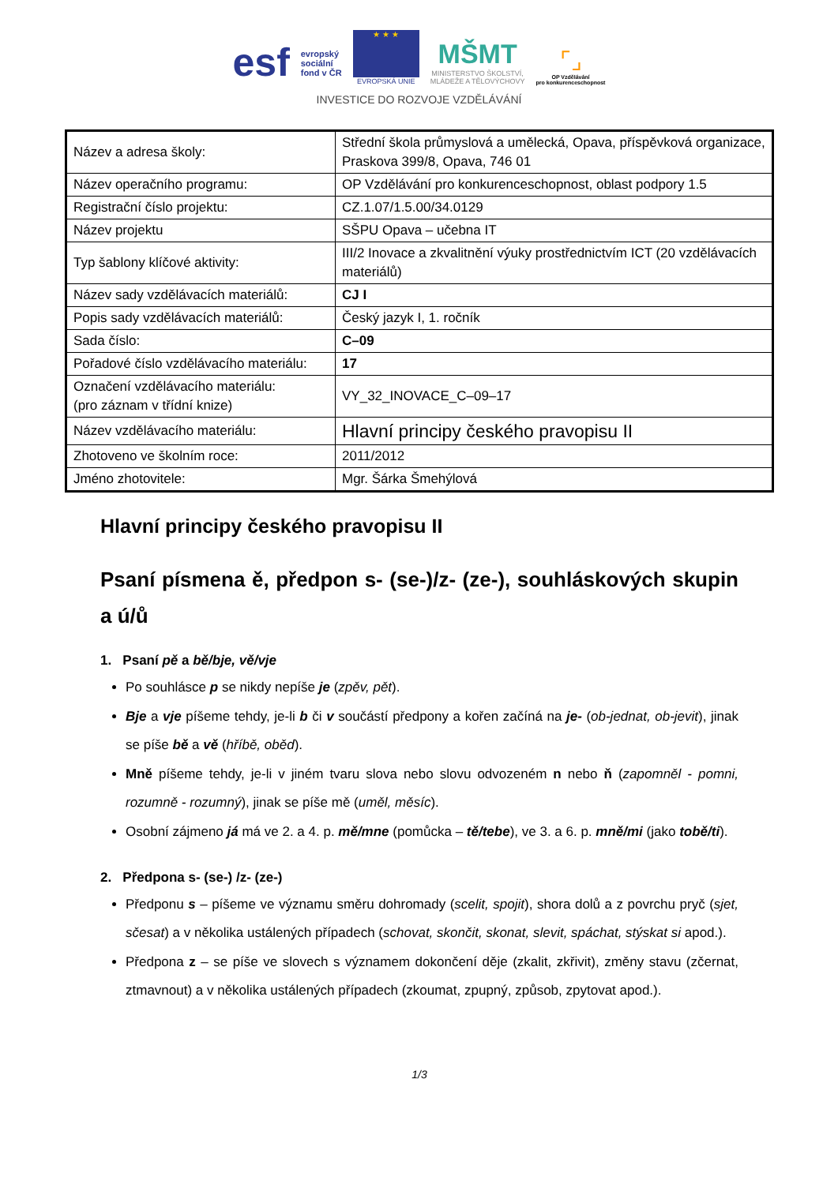esf evropský
sociální
fond v ČR
★ ★ ★
EVROPSKÁ UNIE
MŠMT
MINISTERSTVO ŠKOLSTVÍ,
MLÁDEŽE A TĚLOVÝCHOVY
⌜⌟
OP Vzdělávání
pro konkurenceschopnost
INVESTICE DO ROZVOJE VZDĚLÁVÁNÍ
| Název a adresa školy: | Střední škola průmyslová a umělecká, Opava, příspěvková organizace, Praskova 399/8, Opava, 746 01 |
| Název operačního programu: | OP Vzdělávání pro konkurenceschopnost, oblast podpory 1.5 |
| Registrační číslo projektu: | CZ.1.07/1.5.00/34.0129 |
| Název projektu | SŠPU Opava – učebna IT |
| Typ šablony klíčové aktivity: | III/2 Inovace a zkvalitnění výuky prostřednictvím ICT (20 vzdělávacích materiálů) |
| Název sady vzdělávacích materiálů: | CJ I |
| Popis sady vzdělávacích materiálů: | Český jazyk I, 1. ročník |
| Sada číslo: | C–09 |
| Pořadové číslo vzdělávacího materiálu: | 17 |
| Označení vzdělávacího materiálu: (pro záznam v třídní knize) | VY_32_INOVACE_C–09–17 |
| Název vzdělávacího materiálu: | Hlavní principy českého pravopisu II |
| Zhotoveno ve školním roce: | 2011/2012 |
| Jméno zhotovitele: | Mgr. Šárka Šmehýlová |
Hlavní principy českého pravopisu II
Psaní písmena ě, předpon s- (se-)/z- (ze-), souhláskových skupin a ú/ů
1. Psaní pě a bě/bje, vě/vje
Po souhlásce p se nikdy nepíše je (zpěv, pět).
Bje a vje píšeme tehdy, je-li b či v součástí předpony a kořen začíná na je- (ob-jednat, ob-jevit), jinak se píše bě a vě (hříbě, oběd).
Mně píšeme tehdy, je-li v jiném tvaru slova nebo slovu odvozeném n nebo ň (zapomněl - pomni, rozumně - rozumný), jinak se píše mě (uměl, měsíc).
Osobní zájmeno já má ve 2. a 4. p. mě/mne (pomůcka – tě/tebe), ve 3. a 6. p. mně/mi (jako tobě/ti).
2. Předpona s- (se-) /z- (ze-)
Předponu s – píšeme ve významu směru dohromady (scelit, spojit), shora dolů a z povrchu pryč (sjet, sčesat) a v několika ustálených případech (schovat, skončit, skonat, slevit, spáchat, stýskat si apod.).
Předpona z – se píše ve slovech s významem dokončení děje (zkalit, zkřivit), změny stavu (zčernat, ztmavnout) a v několika ustálených případech (zkoumat, zpupný, způsob, zpytovat apod.).
1/3